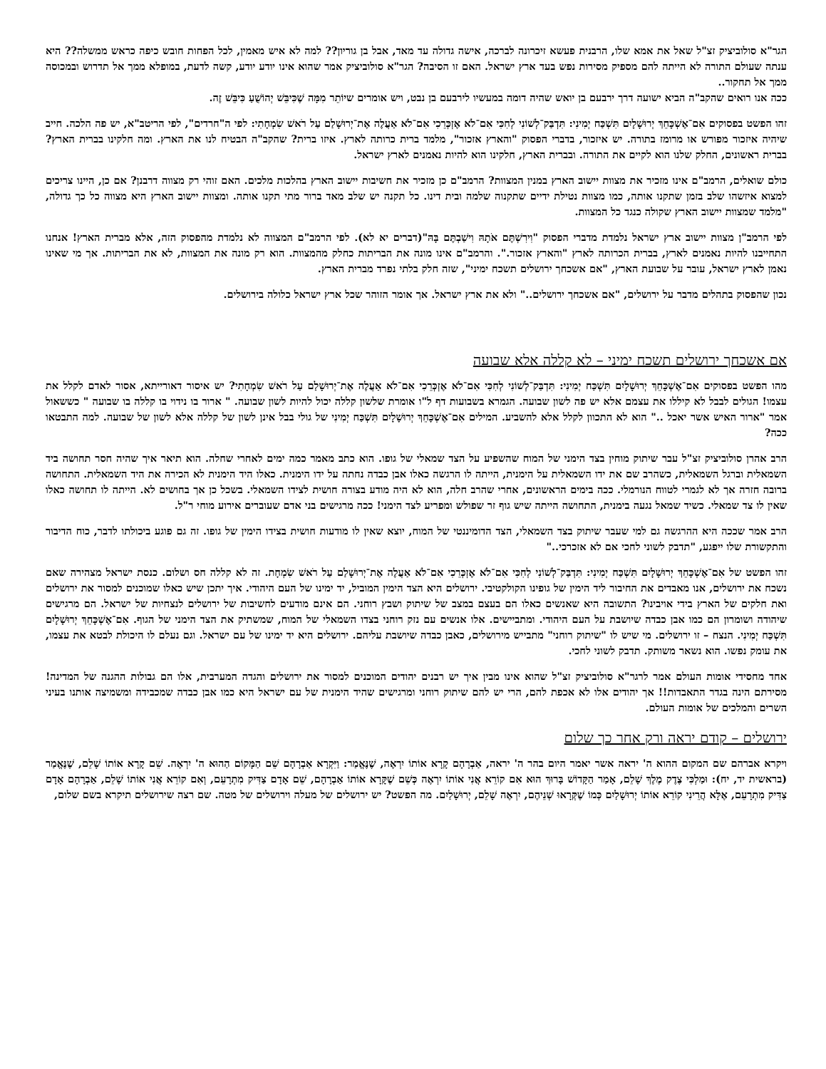הגר"א סולוביציק זצ"ל שאל את אמא שלו, הרבנית פעשא זיכרונה לברכה, אישה גדולה עד מאד, אבל בן גוריון?? למה לא איש מאמין, לכל הפחות חובש כיפה כראש ממשלה?? היא ענתה שעולם התורה לא הייתה להם מספיק מסירות נפש בעד ארץ ישראל. האם זו הסיבה? הגר"א סולוביציק אמר שהוא אינו יודע יודע, קשה לדעת, במופלא ממך אל תדרוש ובמכוסה ממך אל תחקור..
ככה אנו רואים שהקב"ה הביא ישועה דרך ירבעם בן יואש שהיה דומה במעשיו לירבעם בן נבט, ויש אומרים שיוֹתֵר מִמָּה שֶׁכִּיבֵּשׁ יְהוֹשֻׁעַ כִּיבֵּשׁ זֶה.
זהו הפשט בפסוקים אִם־אֶשְׁכָּחֵךְ יְרוּשָׁלָיִם תִּשְׁכַּח יְמִינִי: תִּדְבַּק־לְשׁוֹנִי לְחִכִּי אִם־לֹא אֶזְכְּרֵכִי אִם־לֹא אַעֲלֶה אֶת־יְרוּשָׁלַם עַל רֹאשׁ שִׂמְחָתִי: לפי ה"חרדים", לפי הריטב"א, יש פה הלכה. חייב שיהיה איזכור מפורש או מרומז בתורה. יש איזכור, בדברי הפסוק "והארץ אזכור", מלמד ברית כרותה לארץ. איזו ברית? שהקב"ה הבטיח לנו את הארץ. ומה חלקינו בברית הארץ? בברית ראשונים, החלק שלנו הוא לקיים את התורה. ובברית הארץ, חלקינו הוא להיות נאמנים לארץ ישראל.
כולם שואלים, הרמב"ם אינו מזכיר את מצוות יישוב הארץ במנין המצוות? הרמב"ם כן מזכיר את חשיבות יישוב הארץ בהלכות מלכים. האם זוהי רק מצווה דרבנן? אם כן, היינו צריכים למצוא איזשהו שלב בזמן שתקנו אותה, כמו מצוות נטילת ידיים שתקנוה שלמה ובית דינו. כל תקנה יש שלב מאד ברור מתי תקנו אותה. ומצוות יישוב הארץ היא מצווה כל כך גדולה, "מלמד שמצוות יישוב הארץ שקולה כנגד כל המצוות.
לפי הרמב"ן מצוות יישוב ארץ ישראל נלמדת מדברי הפסוק "וִירִשְׁתֶּם אֹתָהּ וִישַׁבְתֶּם בָּהּ"(דברים יא לא). לפי הרמב"ם המצווה לא נלמדת מהפסוק הזה, אלא מברית הארץ! אנחנו התחייבנו להיות נאמנים לארץ, בברית הכרותה לארץ "והארץ אזכור.". והרמב"ם אינו מונה את הבריתות כחלק מהמצוות. הוא רק מונה את המצוות, לא את הבריתות. אך מי שאינו נאמן לארץ ישראל, עובר על שבועת הארץ, "אם אשכחך ירושלים תשכח ימיני", שזה חלק בלתי נפרד מברית הארץ.
נכון שהפסוק בתהלים מדבר על ירושלים, "אם אשכחך ירושלים.." ולא את ארץ ישראל. אך אומר הזוהר שכל ארץ ישראל כלולה בירושלים.
אם אשכחך ירושלים תשכח ימיני – לא קללה אלא שבועה
מהו הפשט בפסוקים אִם־אֶשְׁכָּחֵךְ יְרוּשָׁלָיִם תִּשְׁכַּח יְמִינִי: תִּדְבַּק־לְשׁוֹנִי לְחִכִּי אִם־לֹא אֶזְכְּרֵכִי אִם־לֹא אַעֲלֶה אֶת־יְרוּשָׁלַם עַל רֹאשׁ שִׂמְחָתִי? יש איסור דאורייתא, אסור לאדם לקלל את עצמו! הגולים לבבל לא קיללו את עצמם אלא יש פה לשון שבועה. הגמרא בשבועות דף ל"ו אומרת שלשון קללה יכול להיות לשון שבועה. " ארור בו נידוי בו קללה בו שבועה " כששאול אמר "ארור האיש אשר יאכל .." הוא לא התכוון לקלל אלא להשביע. המילים אִם־אֶשְׁכָּחֵךְ יְרוּשָׁלָיִם תִּשְׁכַּח יְמִינִי של גולי בבל אינן לשון של קללה אלא לשון של שבועה. למה התבטאו ככה?
הרב אהרן סולוביציק זצ"ל עבר שיתוק מוחין בצד הימני של המוח שהשפיע על הצד שמאלי של גופו. הוא כתב מאמר כמה ימים לאחרי שחלה. הוא תיאר איך שהיה חסר תחושה ביד השמאלית וברגל השמאלית, כשהרב שם את ידו השמאלית על הימנית, הייתה לו הרגשה כאלו אבן כבדה נחתה על ידו הימנית. כאלו היד הימנית לא הכירה את היד השמאלית. התחושה ברובה חזרה אך לא לגמרי לטווח הנורמלי. ככה בימים הראשונים, אחרי שהרב חלה, הוא לא היה מודע בצורה חושית לצידו השמאלי. בשכל כן אך בחושים לא. הייתה לו תחושה כאלו שאין לו צד שמאלי. כשיד שמאל נגעה בימנית, התחושה הייתה שיש גוף זר שפולש ומפריע לצד הימני! ככה מרגישים בני אדם שעוברים אירוע מוחי ר"ל.
הרב אמר שככה היא ההרגשה גם למי שעבר שיתוק בצד השמאלי, הצד הדומיננטי של המוח, יוצא שאין לו מודעות חושית בצידו הימין של גופו. זה גם פוגע ביכולתו לדבר, כוח הדיבור והתקשורת שלו ייפגע, "תדבק לשוני לחכי אם לא אזכרכי.."
זהו הפשט של אִם־אֶשְׁכָּחֵךְ יְרוּשָׁלָיִם תִּשְׁכַּח יְמִינִי: תִּדְבַּק־לְשׁוֹנִי לְחִכִּי אִם־לֹא אֶזְכְּרֵכִי אִם־לֹא אַעֲלֶה אֶת־יְרוּשָׁלַם עַל רֹאשׁ שִׂמְחָת. זה לא קללה חס ושלום. כנסת ישראל מצהירה שאם נשכח את ירושלים, אנו מאבדים את החיבור ליד הימין של גופינו הקולקטיבי. ירושלים היא הצד הימין המוביל, יד ימינו של העם היהודי. איך יתכן שיש כאלו שמוכנים למסור את ירושלים ואת חלקים של הארץ בידי אויבינו? התשובה היא שאנשים כאלו הם בעצם במצב של שיתוק ושבץ רוחני. הם אינם מודעים לחשיבות של ירושלים לנצחיות של ישראל. הם מרגישים שיהודה ושומרון הם כמו אבן כבדה שיושבת על העם היהודי. ומתביישים. אלו אנשים עם נזק רוחני בצדו השמאלי של המוח, שמשתיק את הצד הימני של הגוף. אִם־אֶשְׁכָּחֵךְ יְרוּשָׁלָיִם תִּשְׁכַּח יְמִינִי. הנצח – זו ירושלים. מי שיש לו "שיתוק רוחני" מתבייש מירושלים, כאבן כבדה שיושבת עליהם. ירושלים היא יד ימינו של עם ישראל. וגם נעלם לו היכולת לבטא את עצמו, את עומק נפשו. הוא נשאר משותק. תדבק לשוני לחכי.
אחד מחסידי אומות העולם אמר לרגר"א סולוביציק זצ"ל שהוא אינו מבין איך יש רבנים יהודים המוכנים למסור את ירושלים והגדה המערבית, אלו הם גבולות ההגנה של המדינה! מסירתם הינה בגדר התאבדות!! אך יהודים אלו לא אכפת להם, הרי יש להם שיתוק רוחני ומרגישים שהיד הימנית של עם ישראל היא כמו אבן כבדה שמכבידה ומשמיצה אותנו בעיני השרים והמלכים של אומות העולם.
ירושלים – קודם יראה ורק אחר כך שלום
ויקרא אברהם שם המקום ההוא ה' יראה אשר יאמר היום בהר ה' יראה, אַבְרָהָם קָרָא אוֹתוֹ יִרְאֶה, שֶׁנֶּאֱמַר: וַיִּקְרָא אַבְרָהָם שֵׁם הַמָּקוֹם הַהוּא ה' יִרְאֶה. שֵׁם קָרָא אוֹתוֹ שָׁלֵם, שֶׁנֶּאֱמַר (בראשית יד, יח): וּמַלְכִּי צֶדֶק מֶלֶךְ שָׁלֵם, אָמַר הַקָּדוֹשׁ בָּרוּךְ הוּא אִם קוֹרֵא אֲנִי אוֹתוֹ יִרְאֶה כְּשֵׁם שֶׁקָּרָא אוֹתוֹ אַבְרָהָם, שֵׁם אָדָם צַדִּיק מִתְרָעֵם, וְאִם קוֹרֵא אֲנִי אוֹתוֹ שָׁלֵם, אַבְרָהָם אָדָם צַדִּיק מִתְרָעֵם, אֶלָּא הֲרֵינִי קוֹרֵא אוֹתוֹ יְרוּשָׁלַיִם כְּמוֹ שֶׁקְּרָאוּ שְׁנֵיהֶם, יִרְאֶה שָׁלֵם, יְרוּשָׁלַיִם. מה הפשט? יש ירושלים של מעלה וירושלים של מטה. שם רצה שירושלים תיקרא בשם שלום,